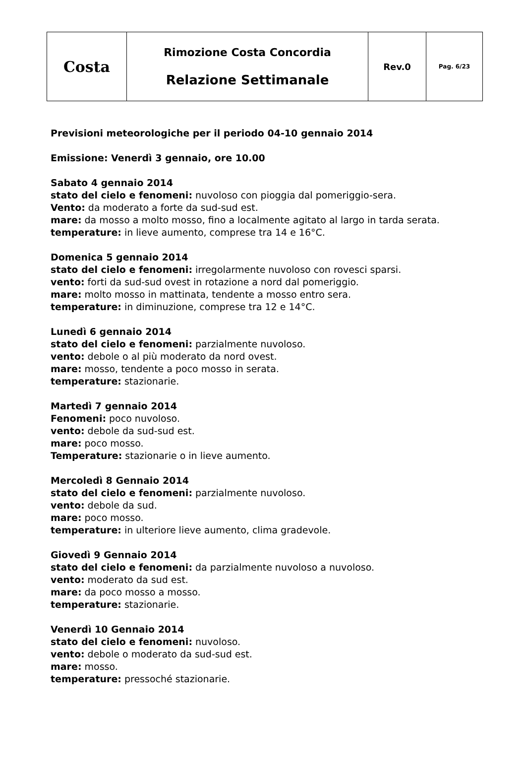| Costa | Rimozione Costa Concordia Relazione Settimanale | Rev.0 | Pag. 6/23 |
Previsioni meteorologiche per il periodo 04-10 gennaio 2014
Emissione: Venerdì 3 gennaio, ore 10.00
Sabato 4 gennaio 2014
stato del cielo e fenomeni: nuvoloso con pioggia dal pomeriggio-sera.
Vento: da moderato a forte da sud-sud est.
mare: da mosso a molto mosso, fino a localmente agitato al largo in tarda serata.
temperature: in lieve aumento, comprese tra 14 e 16°C.
Domenica 5 gennaio 2014
stato del cielo e fenomeni: irregolarmente nuvoloso con rovesci sparsi.
vento: forti da sud-sud ovest in rotazione a nord dal pomeriggio.
mare: molto mosso in mattinata, tendente a mosso entro sera.
temperature: in diminuzione, comprese tra 12 e 14°C.
Lunedì 6 gennaio 2014
stato del cielo e fenomeni: parzialmente nuvoloso.
vento: debole o al più moderato da nord ovest.
mare: mosso, tendente a poco mosso in serata.
temperature: stazionarie.
Martedì 7 gennaio 2014
Fenomeni: poco nuvoloso.
vento: debole da sud-sud est.
mare: poco mosso.
Temperature: stazionarie o in lieve aumento.
Mercoledì 8 Gennaio 2014
stato del cielo e fenomeni: parzialmente nuvoloso.
vento: debole da sud.
mare: poco mosso.
temperature: in ulteriore lieve aumento, clima gradevole.
Giovedì 9 Gennaio 2014
stato del cielo e fenomeni: da parzialmente nuvoloso a nuvoloso.
vento: moderato da sud est.
mare: da poco mosso a mosso.
temperature: stazionarie.
Venerdì 10 Gennaio 2014
stato del cielo e fenomeni: nuvoloso.
vento: debole o moderato da sud-sud est.
mare: mosso.
temperature: pressoché stazionarie.